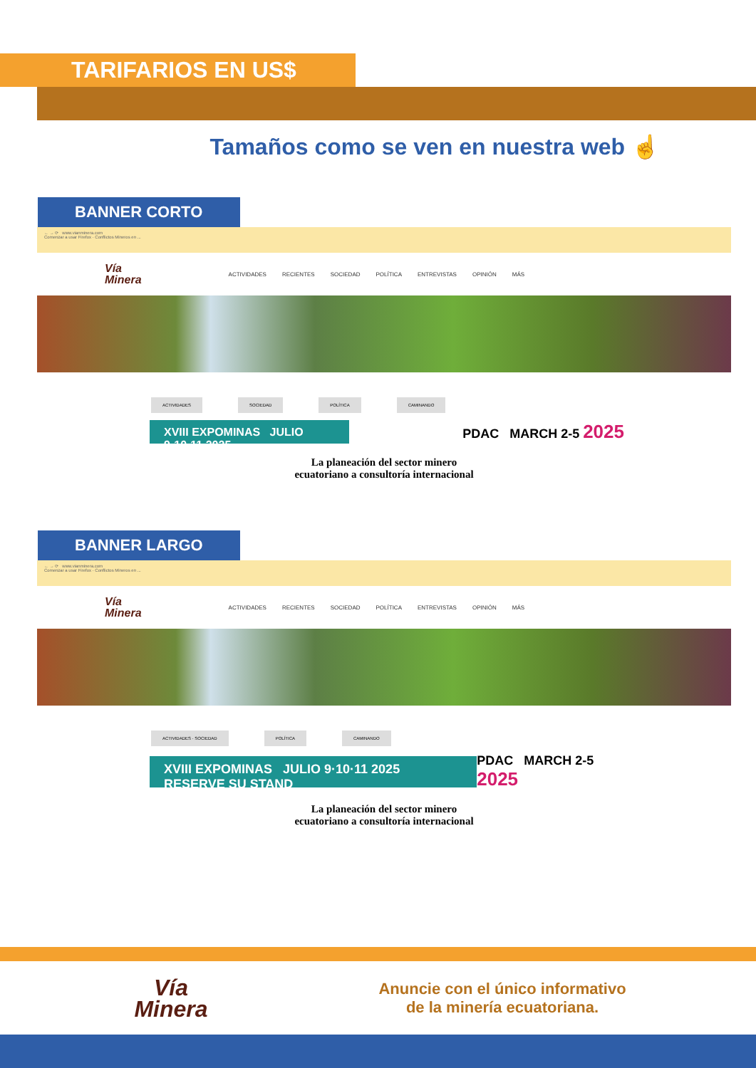TARIFARIOS EN US$
Tamaños como se ven en nuestra web ☝
BANNER CORTO
← → ⟳ www.vianminera.com
Comenzar a usar Firefox · Conflictos Mineros en ...
Vía
Minera ACTIVIDADES RECIENTES SOCIEDAD POLÍTICA ENTREVISTAS OPINIÓN MÁS
ACTIVIDADES SOCIEDAD POLÍTICA CAMINANDO
XVIII EXPOMINAS JULIO 9·10·11 2025
PDAC MARCH 2-5 2025
La planeación del sector minero
ecuatoriano a consultoría internacional
BANNER LARGO
← → ⟳ www.vianminera.com
Comenzar a usar Firefox · Conflictos Mineros en ...
Vía
Minera ACTIVIDADES RECIENTES SOCIEDAD POLÍTICA ENTREVISTAS OPINIÓN MÁS
ACTIVIDADES · SOCIEDAD POLÍTICA CAMINANDO
XVIII EXPOMINAS JULIO 9·10·11 2025 RESERVE SU STAND
PDAC MARCH 2-5 2025
La planeación del sector minero
ecuatoriano a consultoría internacional
Vía
Minera
Anuncie con el único informativo
de la minería ecuatoriana.